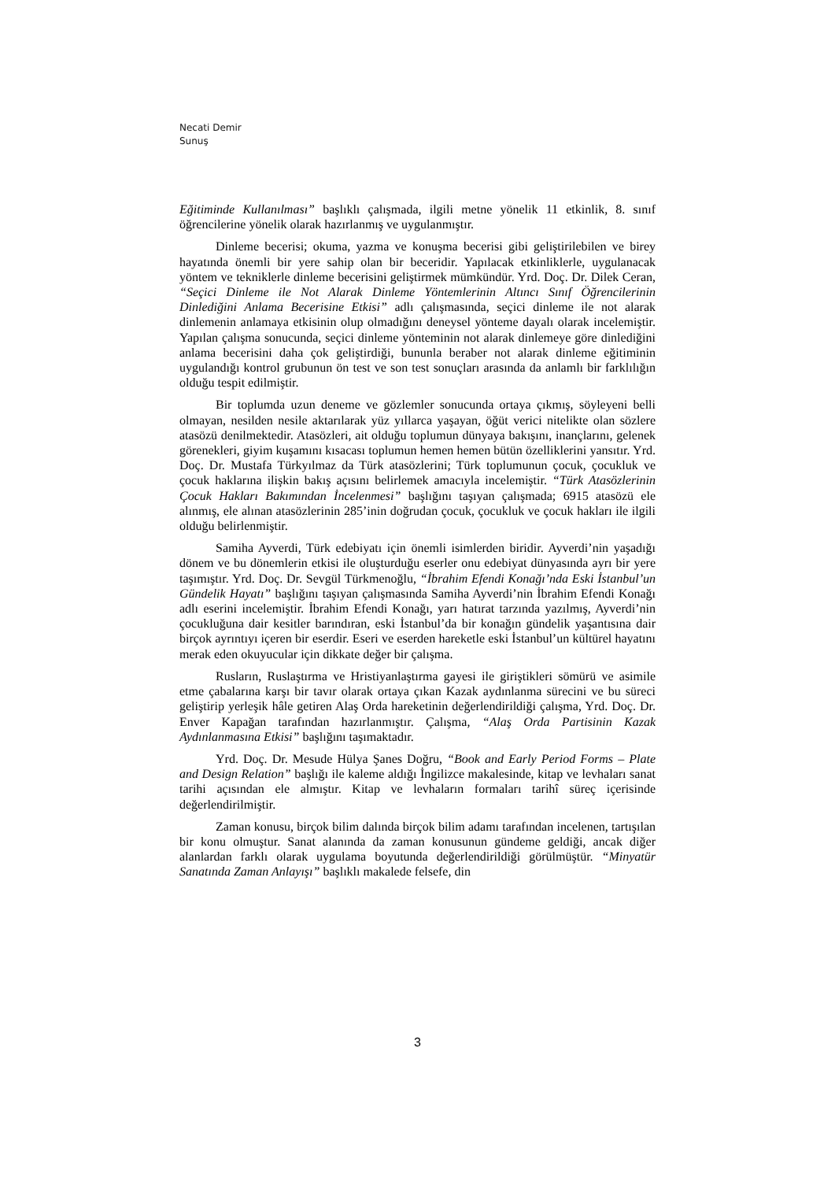Necati Demir
Sunuş
Eğitiminde Kullanılması” başlıklı çalışmada, ilgili metne yönelik 11 etkinlik, 8. sınıf öğrencilerine yönelik olarak hazırlanmış ve uygulanmıştır.
Dinleme becerisi; okuma, yazma ve konuşma becerisi gibi geliştirilebilen ve birey hayatında önemli bir yere sahip olan bir beceridir. Yapılacak etkinliklerle, uygulanacak yöntem ve tekniklerle dinleme becerisini geliştirmek mümkündür. Yrd. Doç. Dr. Dilek Ceran, “Seçici Dinleme ile Not Alarak Dinleme Yöntemlerinin Altıncı Sınıf Öğrencilerinin Dinlediğini Anlama Becerisine Etkisi” adlı çalışmasında, seçici dinleme ile not alarak dinlemenin anlamaya etkisinin olup olmadığını deneysel yönteme dayalı olarak incelemiştir. Yapılan çalışma sonucunda, seçici dinleme yönteminin not alarak dinlemeye göre dinlediğini anlama becerisini daha çok geliştirdiği, bununla beraber not alarak dinleme eğitiminin uygulandığı kontrol grubunun ön test ve son test sonuçları arasında da anlamlı bir farklılığın olduğu tespit edilmiştir.
Bir toplumda uzun deneme ve gözlemler sonucunda ortaya çıkmış, söyleyeni belli olmayan, nesilden nesile aktarılarak yüz yıllarca yaşayan, öğüt verici nitelikte olan sözlere atasözü denilmektedir. Atasözleri, ait olduğu toplumun dünyaya bakışını, inançlarını, gelenek görenekleri, giyim kuşamını kısacası toplumun hemen hemen bütün özelliklerini yansıtır. Yrd. Doç. Dr. Mustafa Türkyılmaz da Türk atasözlerini; Türk toplumunun çocuk, çocukluk ve çocuk haklarına ilişkin bakış açısını belirlemek amacıyla incelemiştir. “Türk Atasözlerinin Çocuk Hakları Bakımından İncelenmesi” başlığını taşıyan çalışmada; 6915 atasözü ele alınmış, ele alınan atasözlerinin 285’inin doğrudan çocuk, çocukluk ve çocuk hakları ile ilgili olduğu belirlenmiştir.
Samiha Ayverdi, Türk edebiyatı için önemli isimlerden biridir. Ayverdi’nin yaşadığı dönem ve bu dönemlerin etkisi ile oluşturduğu eserler onu edebiyat dünyasında ayrı bir yere taşımıştır. Yrd. Doç. Dr. Sevgül Türkmenoğlu, “İbrahim Efendi Konağı’nda Eski İstanbul’un Gündelik Hayatı” başlığını taşıyan çalışmasında Samiha Ayverdi’nin İbrahim Efendi Konağı adlı eserini incelemiştir. İbrahim Efendi Konağı, yarı hatırat tarzında yazılmış, Ayverdi’nin çocukluğuna dair kesitler barındıran, eski İstanbul’da bir konağın gündelik yaşantısına dair birçok ayrıntıyı içeren bir eserdir. Eseri ve eserden hareketle eski İstanbul’un kültürel hayatını merak eden okuyucular için dikkate değer bir çalışma.
Rusların, Ruslaştırma ve Hristiyanlaştırma gayesi ile giriştikleri sömürü ve asimile etme çabalarına karşı bir tavır olarak ortaya çıkan Kazak aydınlanma sürecini ve bu süreci geliştirip yerleşik hâle getiren Alaş Orda hareketinin değerlendirildiği çalışma, Yrd. Doç. Dr. Enver Kapağan tarafından hazırlanmıştır. Çalışma, “Alaş Orda Partisinin Kazak Aydınlanmasına Etkisi” başlığını taşımaktadır.
Yrd. Doç. Dr. Mesude Hülya Şanes Doğru, “Book and Early Period Forms – Plate and Design Relation” başlığı ile kaleme aldığı İngilizce makalesinde, kitap ve levhaları sanat tarihi açısından ele almıştır. Kitap ve levhaların formaları tarihî süreç içerisinde değerlendirilmiştir.
Zaman konusu, birçok bilim dalında birçok bilim adamı tarafından incelenen, tartışılan bir konu olmuştur. Sanat alanında da zaman konusunun gündeme geldiği, ancak diğer alanlardan farklı olarak uygulama boyutunda değerlendirildiği görülmüştür. “Minyatür Sanatında Zaman Anlayışı” başlıklı makalede felsefe, din
3